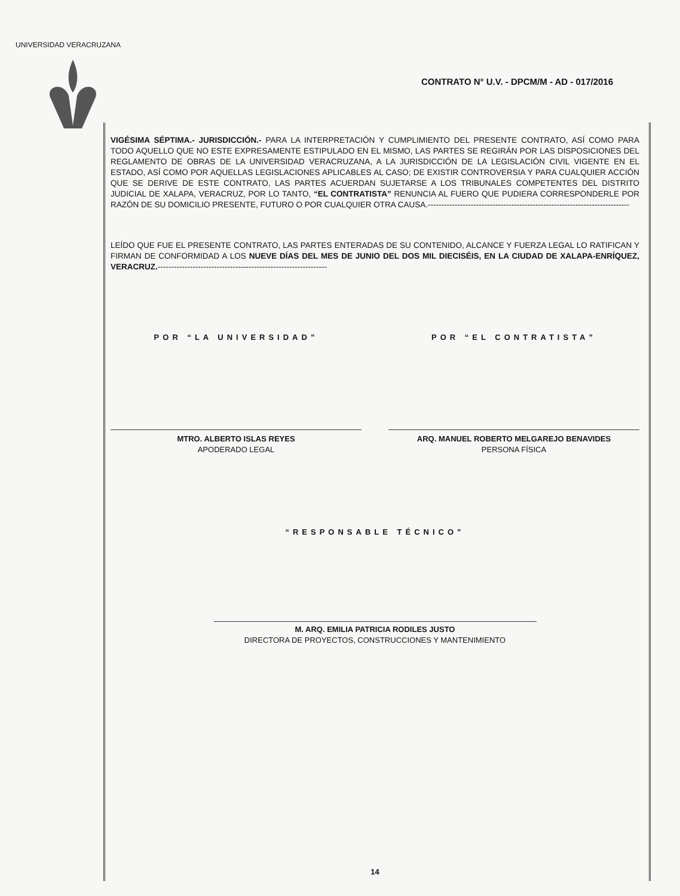UNIVERSIDAD VERACRUZANA
CONTRATO N° U.V. - DPCM/M - AD - 017/2016
VIGÉSIMA SÉPTIMA.- JURISDICCIÓN.- PARA LA INTERPRETACIÓN Y CUMPLIMIENTO DEL PRESENTE CONTRATO, ASÍ COMO PARA TODO AQUELLO QUE NO ESTE EXPRESAMENTE ESTIPULADO EN EL MISMO, LAS PARTES SE REGIRÁN POR LAS DISPOSICIONES DEL REGLAMENTO DE OBRAS DE LA UNIVERSIDAD VERACRUZANA, A LA JURISDICCIÓN DE LA LEGISLACIÓN CIVIL VIGENTE EN EL ESTADO, ASÍ COMO POR AQUELLAS LEGISLACIONES APLICABLES AL CASO; DE EXISTIR CONTROVERSIA Y PARA CUALQUIER ACCIÓN QUE SE DERIVE DE ESTE CONTRATO, LAS PARTES ACUERDAN SUJETARSE A LOS TRIBUNALES COMPETENTES DEL DISTRITO JUDICIAL DE XALAPA, VERACRUZ, POR LO TANTO, “EL CONTRATISTA” RENUNCIA AL FUERO QUE PUDIERA CORRESPONDERLE POR RAZÓN DE SU DOMICILIO PRESENTE, FUTURO O POR CUALQUIER OTRA CAUSA.---------------------------------------------------------------------------
LEÍDO QUE FUE EL PRESENTE CONTRATO, LAS PARTES ENTERADAS DE SU CONTENIDO, ALCANCE Y FUERZA LEGAL LO RATIFICAN Y FIRMAN DE CONFORMIDAD A LOS NUEVE DÍAS DEL MES DE JUNIO DEL DOS MIL DIECISÉIS, EN LA CIUDAD DE XALAPA-ENRÍQUEZ, VERACRUZ.---------------------------------------------------------------
POR “LA UNIVERSIDAD”
MTRO. ALBERTO ISLAS REYES
APODERADO LEGAL
POR “EL CONTRATISTA”
ARQ. MANUEL ROBERTO MELGAREJO BENAVIDES
PERSONA FÍSICA
“RESPONSABLE TÉCNICO”
M. ARQ. EMILIA PATRICIA RODILES JUSTO
DIRECTORA DE PROYECTOS, CONSTRUCCIONES Y MANTENIMIENTO
14